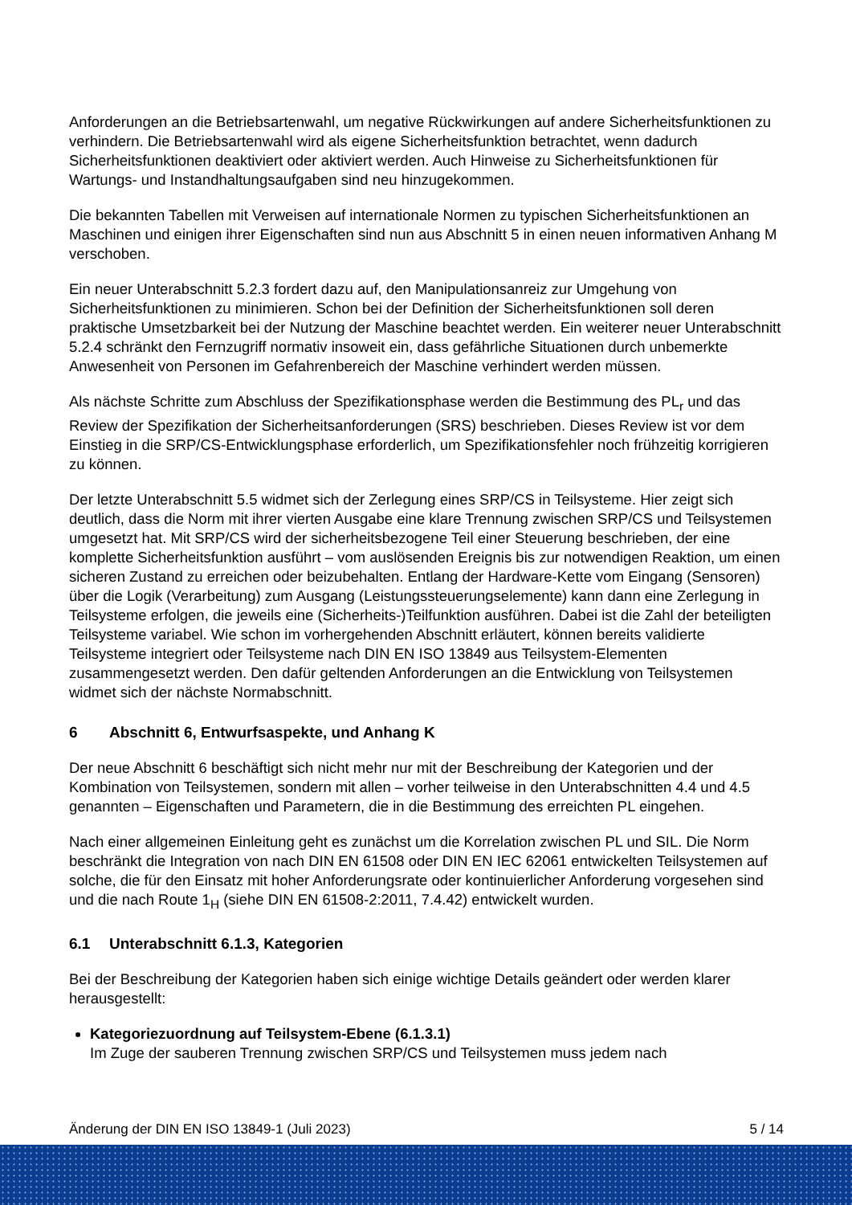Anforderungen an die Betriebsartenwahl, um negative Rückwirkungen auf andere Sicherheitsfunktionen zu verhindern. Die Betriebsartenwahl wird als eigene Sicherheitsfunktion betrachtet, wenn dadurch Sicherheitsfunktionen deaktiviert oder aktiviert werden. Auch Hinweise zu Sicherheitsfunktionen für Wartungs- und Instandhaltungsaufgaben sind neu hinzugekommen.
Die bekannten Tabellen mit Verweisen auf internationale Normen zu typischen Sicherheitsfunktionen an Maschinen und einigen ihrer Eigenschaften sind nun aus Abschnitt 5 in einen neuen informativen Anhang M verschoben.
Ein neuer Unterabschnitt 5.2.3 fordert dazu auf, den Manipulationsanreiz zur Umgehung von Sicherheitsfunktionen zu minimieren. Schon bei der Definition der Sicherheitsfunktionen soll deren praktische Umsetzbarkeit bei der Nutzung der Maschine beachtet werden. Ein weiterer neuer Unterabschnitt 5.2.4 schränkt den Fernzugriff normativ insoweit ein, dass gefährliche Situationen durch unbemerkte Anwesenheit von Personen im Gefahrenbereich der Maschine verhindert werden müssen.
Als nächste Schritte zum Abschluss der Spezifikationsphase werden die Bestimmung des PL<sub>r</sub> und das Review der Spezifikation der Sicherheitsanforderungen (SRS) beschrieben. Dieses Review ist vor dem Einstieg in die SRP/CS-Entwicklungsphase erforderlich, um Spezifikationsfehler noch frühzeitig korrigieren zu können.
Der letzte Unterabschnitt 5.5 widmet sich der Zerlegung eines SRP/CS in Teilsysteme. Hier zeigt sich deutlich, dass die Norm mit ihrer vierten Ausgabe eine klare Trennung zwischen SRP/CS und Teilsystemen umgesetzt hat. Mit SRP/CS wird der sicherheitsbezogene Teil einer Steuerung beschrieben, der eine komplette Sicherheitsfunktion ausführt – vom auslösenden Ereignis bis zur notwendigen Reaktion, um einen sicheren Zustand zu erreichen oder beizubehalten. Entlang der Hardware-Kette vom Eingang (Sensoren) über die Logik (Verarbeitung) zum Ausgang (Leistungssteuerungselemente) kann dann eine Zerlegung in Teilsysteme erfolgen, die jeweils eine (Sicherheits-)Teilfunktion ausführen. Dabei ist die Zahl der beteiligten Teilsysteme variabel. Wie schon im vorhergehenden Abschnitt erläutert, können bereits validierte Teilsysteme integriert oder Teilsysteme nach DIN EN ISO 13849 aus Teilsystem-Elementen zusammengesetzt werden. Den dafür geltenden Anforderungen an die Entwicklung von Teilsystemen widmet sich der nächste Normabschnitt.
6 Abschnitt 6, Entwurfsaspekte, und Anhang K
Der neue Abschnitt 6 beschäftigt sich nicht mehr nur mit der Beschreibung der Kategorien und der Kombination von Teilsystemen, sondern mit allen – vorher teilweise in den Unterabschnitten 4.4 und 4.5 genannten – Eigenschaften und Parametern, die in die Bestimmung des erreichten PL eingehen.
Nach einer allgemeinen Einleitung geht es zunächst um die Korrelation zwischen PL und SIL. Die Norm beschränkt die Integration von nach DIN EN 61508 oder DIN EN IEC 62061 entwickelten Teilsystemen auf solche, die für den Einsatz mit hoher Anforderungsrate oder kontinuierlicher Anforderung vorgesehen sind und die nach Route 1<sub>H</sub> (siehe DIN EN 61508-2:2011, 7.4.42) entwickelt wurden.
6.1 Unterabschnitt 6.1.3, Kategorien
Bei der Beschreibung der Kategorien haben sich einige wichtige Details geändert oder werden klarer herausgestellt:
Kategoriezuordnung auf Teilsystem-Ebene (6.1.3.1)
Im Zuge der sauberen Trennung zwischen SRP/CS und Teilsystemen muss jedem nach
Änderung der DIN EN ISO 13849-1 (Juli 2023) 5 / 14